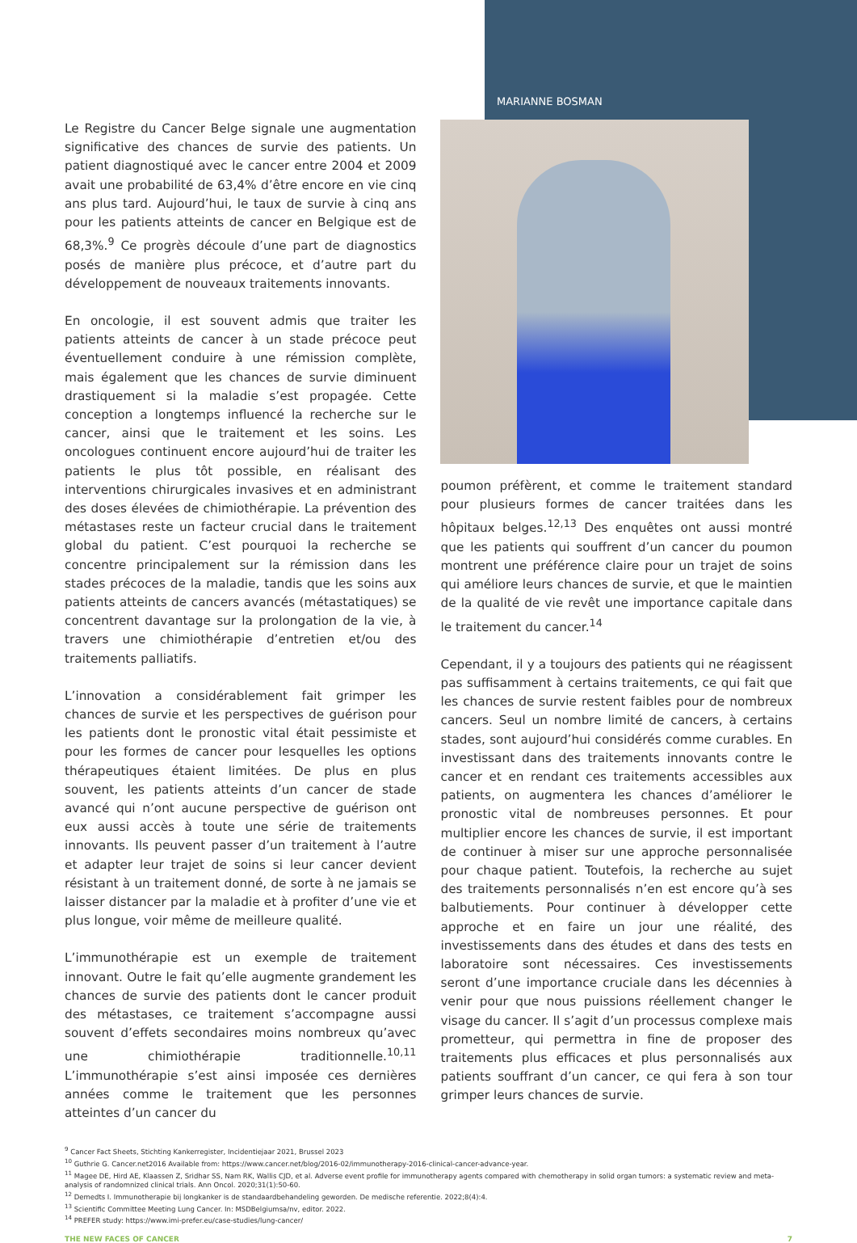MARIANNE BOSMAN
Le Registre du Cancer Belge signale une augmentation significative des chances de survie des patients. Un patient diagnostiqué avec le cancer entre 2004 et 2009 avait une probabilité de 63,4% d’être encore en vie cinq ans plus tard. Aujourd’hui, le taux de survie à cinq ans pour les patients atteints de cancer en Belgique est de 68,3%.<sup>9</sup> Ce progrès découle d’une part de diagnostics posés de manière plus précoce, et d’autre part du développement de nouveaux traitements innovants.
En oncologie, il est souvent admis que traiter les patients atteints de cancer à un stade précoce peut éventuellement conduire à une rémission complète, mais également que les chances de survie diminuent drastiquement si la maladie s’est propagée. Cette conception a longtemps influencé la recherche sur le cancer, ainsi que le traitement et les soins. Les oncologues continuent encore aujourd’hui de traiter les patients le plus tôt possible, en réalisant des interventions chirurgicales invasives et en administrant des doses élevées de chimiothérapie. La prévention des métastases reste un facteur crucial dans le traitement global du patient. C’est pourquoi la recherche se concentre principalement sur la rémission dans les stades précoces de la maladie, tandis que les soins aux patients atteints de cancers avancés (métastatiques) se concentrent davantage sur la prolongation de la vie, à travers une chimiothérapie d’entretien et/ou des traitements palliatifs.
L’innovation a considérablement fait grimper les chances de survie et les perspectives de guérison pour les patients dont le pronostic vital était pessimiste et pour les formes de cancer pour lesquelles les options thérapeutiques étaient limitées. De plus en plus souvent, les patients atteints d’un cancer de stade avancé qui n’ont aucune perspective de guérison ont eux aussi accès à toute une série de traitements innovants. Ils peuvent passer d’un traitement à l’autre et adapter leur trajet de soins si leur cancer devient résistant à un traitement donné, de sorte à ne jamais se laisser distancer par la maladie et à profiter d’une vie et plus longue, voir même de meilleure qualité.
L’immunothérapie est un exemple de traitement innovant. Outre le fait qu’elle augmente grandement les chances de survie des patients dont le cancer produit des métastases, ce traitement s’accompagne aussi souvent d’effets secondaires moins nombreux qu’avec une chimiothérapie traditionnelle.<sup>10,11</sup> L’immunothérapie s’est ainsi imposée ces dernières années comme le traitement que les personnes atteintes d’un cancer du
poumon préfèrent, et comme le traitement standard pour plusieurs formes de cancer traitées dans les hôpitaux belges.<sup>12,13</sup> Des enquêtes ont aussi montré que les patients qui souffrent d’un cancer du poumon montrent une préférence claire pour un trajet de soins qui améliore leurs chances de survie, et que le maintien de la qualité de vie revêt une importance capitale dans le traitement du cancer.<sup>14</sup>
Cependant, il y a toujours des patients qui ne réagissent pas suffisamment à certains traitements, ce qui fait que les chances de survie restent faibles pour de nombreux cancers. Seul un nombre limité de cancers, à certains stades, sont aujourd’hui considérés comme curables. En investissant dans des traitements innovants contre le cancer et en rendant ces traitements accessibles aux patients, on augmentera les chances d’améliorer le pronostic vital de nombreuses personnes. Et pour multiplier encore les chances de survie, il est important de continuer à miser sur une approche personnalisée pour chaque patient. Toutefois, la recherche au sujet des traitements personnalisés n’en est encore qu’à ses balbutiements. Pour continuer à développer cette approche et en faire un jour une réalité, des investissements dans des études et dans des tests en laboratoire sont nécessaires. Ces investissements seront d’une importance cruciale dans les décennies à venir pour que nous puissions réellement changer le visage du cancer. Il s’agit d’un processus complexe mais prometteur, qui permettra in fine de proposer des traitements plus efficaces et plus personnalisés aux patients souffrant d’un cancer, ce qui fera à son tour grimper leurs chances de survie.
<sup>9</sup> Cancer Fact Sheets, Stichting Kankerregister, Incidentiejaar 2021, Brussel 2023
<sup>10</sup> Guthrie G. Cancer.net2016 Available from: https://www.cancer.net/blog/2016-02/immunotherapy-2016-clinical-cancer-advance-year.
<sup>11</sup> Magee DE, Hird AE, Klaassen Z, Sridhar SS, Nam RK, Wallis CJD, et al. Adverse event profile for immunotherapy agents compared with chemotherapy in solid organ tumors: a systematic review and meta-analysis of randomnized clinical trials. Ann Oncol. 2020;31(1):50-60.
<sup>12</sup> Demedts I. Immunotherapie bij longkanker is de standaardbehandeling geworden. De medische referentie. 2022;8(4):4.
<sup>13</sup> Scientific Committee Meeting Lung Cancer. In: MSDBelgiumsa/nv, editor. 2022.
<sup>14</sup> PREFER study: https://www.imi-prefer.eu/case-studies/lung-cancer/
THE NEW FACES OF CANCER 7